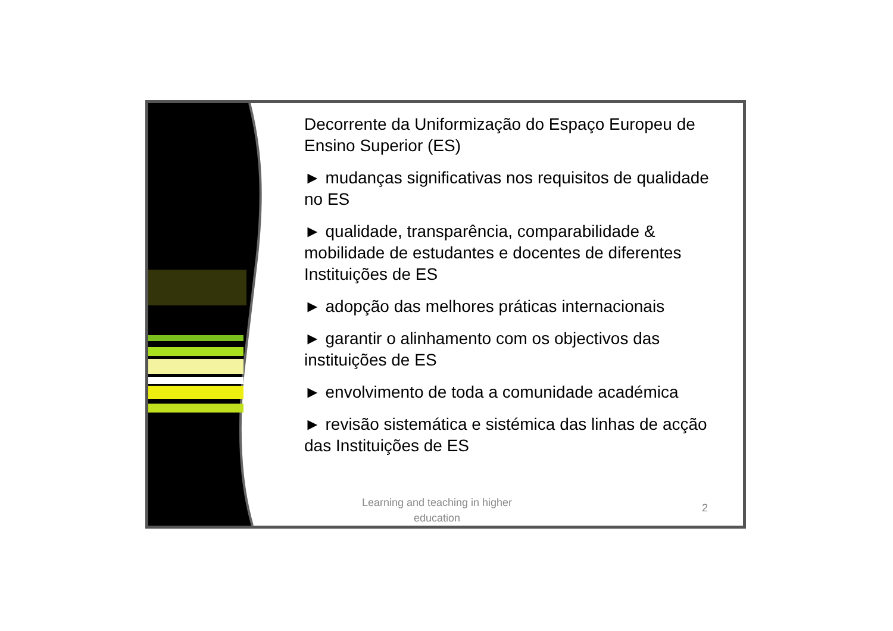Decorrente da Uniformização do Espaço Europeu de Ensino Superior (ES)
► mudanças significativas nos requisitos de qualidade no ES
► qualidade, transparência, comparabilidade & mobilidade de estudantes e docentes de diferentes Instituições de ES
► adopção das melhores práticas internacionais
► garantir o alinhamento com os objectivos das instituições de ES
► envolvimento de toda a comunidade académica
► revisão sistemática e sistémica das linhas de acção das Instituições de ES
Learning and teaching in higher education
2